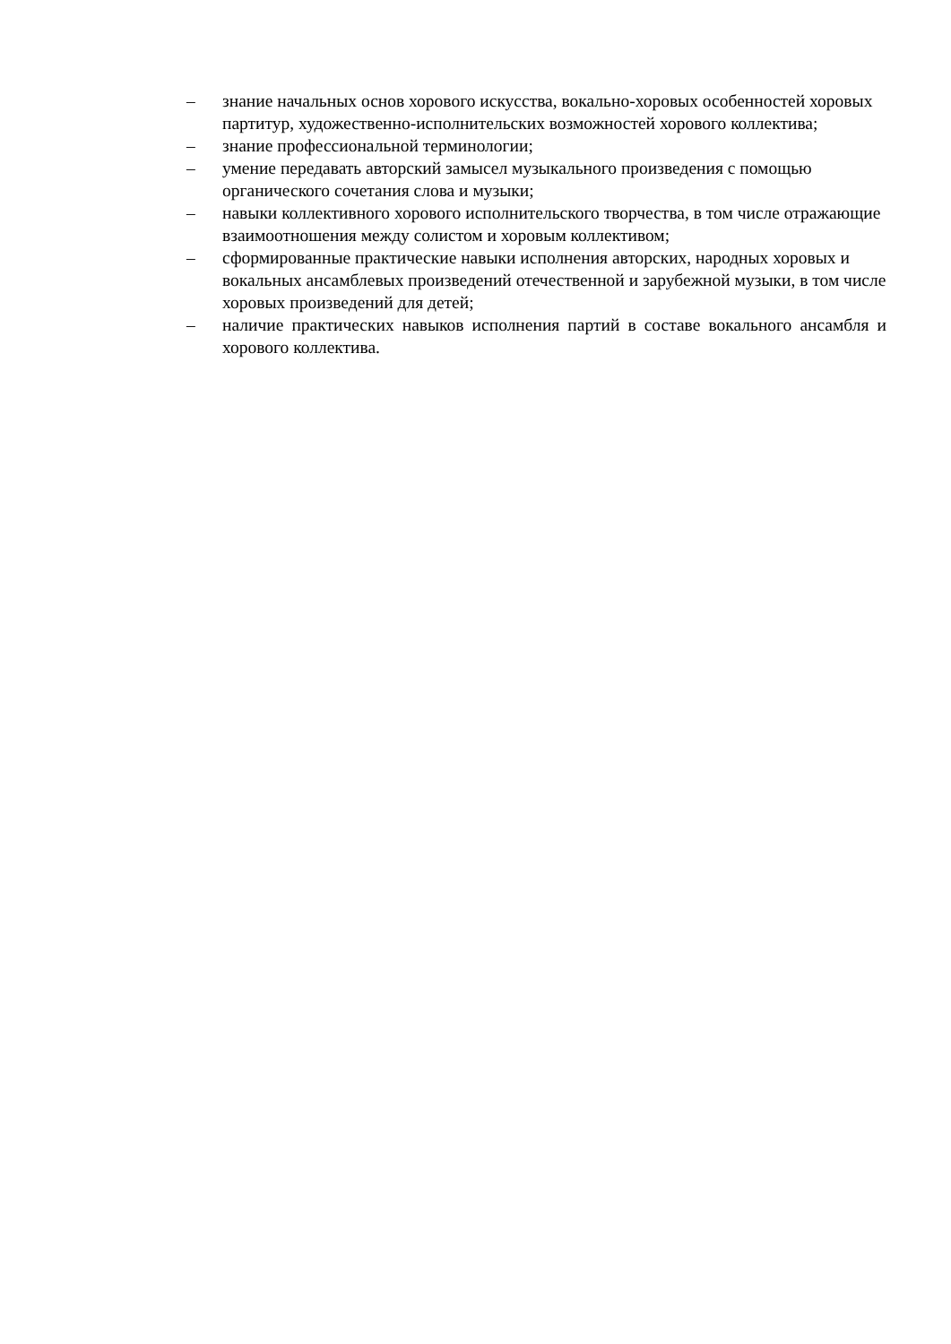– знание начальных основ хорового искусства, вокально-хоровых особенностей хоровых партитур, художественно-исполнительских возможностей хорового коллектива;
– знание профессиональной терминологии;
– умение передавать авторский замысел музыкального произведения с помощью органического сочетания слова и музыки;
– навыки коллективного хорового исполнительского творчества, в том числе отражающие взаимоотношения между солистом и хоровым коллективом;
– сформированные практические навыки исполнения авторских, народных хоровых и вокальных ансамблевых произведений отечественной и зарубежной музыки, в том числе хоровых произведений для детей;
– наличие практических навыков исполнения партий в составе вокального ансамбля и хорового коллектива.